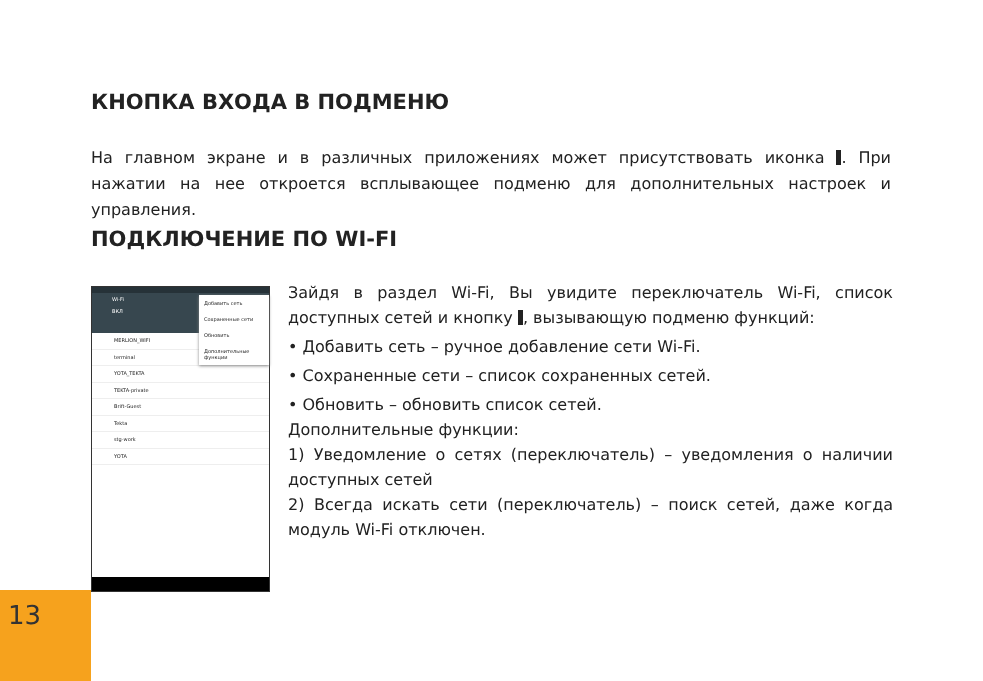КНОПКА ВХОДА В ПОДМЕНЮ
На главном экране и в различных приложениях может присутствовать иконка . При нажатии на нее откроется всплывающее подменю для дополнительных настроек и управления.
ПОДКЛЮЧЕНИЕ ПО WI-FI
Wi-Fi
ВКЛ
MERLION_WIFI
terminal
YOTA_TEKTA
TEKTA-private
Brift-Guest
Tekta
stg-work
YOTA
Добавить сеть
Сохраненные сети
Обновить
Дополнительные функции
Зайдя в раздел Wi-Fi, Вы увидите переключатель Wi-Fi, список доступных сетей и кнопку , вызывающую подменю функций:
• Добавить сеть – ручное добавление сети Wi-Fi.
• Сохраненные сети – список сохраненных сетей.
• Обновить – обновить список сетей.
Дополнительные функции:
1) Уведомление о сетях (переключатель) – уведомления о наличии доступных сетей
2) Всегда искать сети (переключатель) – поиск сетей, даже когда модуль Wi-Fi отключен.
13